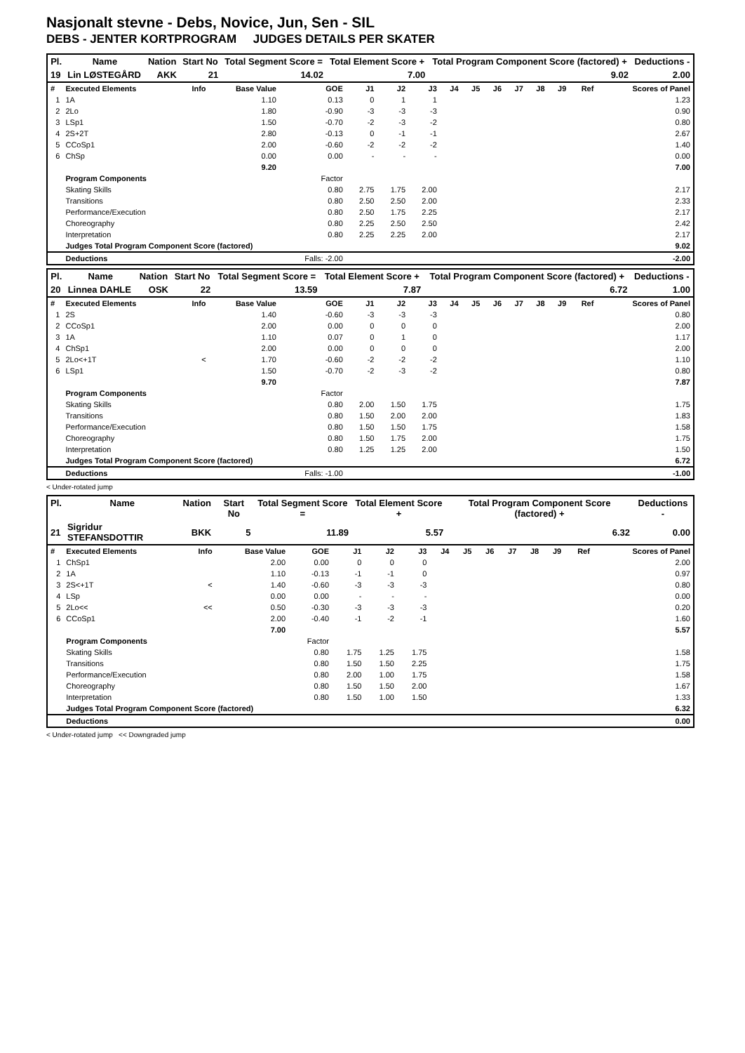Nasjonalt stevne - Debs, Novice, Jun, Sen - SIL
DEBS - JENTER KORTPROGRAM JUDGES DETAILS PER SKATER
| Pl. | Name | Nation | Start No | Total Segment Score = | Total Element Score + | Total Program Component Score (factored) + | Deductions - |
| --- | --- | --- | --- | --- | --- | --- | --- |
| 19 | Lin LØSTEGÅRD | AKK | 21 | 14.02 | 7.00 | 9.02 | 2.00 |
| # | Executed Elements | Info | Base Value | GOE | J1 | J2 | J3 | J4 | J5 | J6 | J7 | J8 | J9 | Ref | Scores of Panel |
| 1 | 1A | | 1.10 | 0.13 | 0 | 1 | 1 | | | | | | | | 1.23 |
| 2 | 2Lo | | 1.80 | -0.90 | -3 | -3 | -3 | | | | | | | | 0.90 |
| 3 | LSp1 | | 1.50 | -0.70 | -2 | -3 | -2 | | | | | | | | 0.80 |
| 4 | 2S+2T | | 2.80 | -0.13 | 0 | -1 | -1 | | | | | | | | 2.67 |
| 5 | CCoSp1 | | 2.00 | -0.60 | -2 | -2 | -2 | | | | | | | | 1.40 |
| 6 | ChSp | | 0.00 | 0.00 | - | - | - | | | | | | | | 0.00 |
| | | | 9.20 | | | | | | | | | | | | 7.00 |
| | Program Components | | | Factor | | | | | | | | | | | |
| | Skating Skills | | | 0.80 | 2.75 | 1.75 | 2.00 | | | | | | | | 2.17 |
| | Transitions | | | 0.80 | 2.50 | 2.50 | 2.00 | | | | | | | | 2.33 |
| | Performance/Execution | | | 0.80 | 2.50 | 1.75 | 2.25 | | | | | | | | 2.17 |
| | Choreography | | | 0.80 | 2.25 | 2.50 | 2.50 | | | | | | | | 2.42 |
| | Interpretation | | | 0.80 | 2.25 | 2.25 | 2.00 | | | | | | | | 2.17 |
| | Judges Total Program Component Score (factored) | | | | | | | | | | | | | | 9.02 |
| | Deductions | | | Falls: -2.00 | | | | | | | | | | | -2.00 |
| Pl. | Name | Nation | Start No | Total Segment Score = | Total Element Score + | Total Program Component Score (factored) + | Deductions - |
| --- | --- | --- | --- | --- | --- | --- | --- |
| 20 | Linnea DAHLE | OSK | 22 | 13.59 | 7.87 | 6.72 | 1.00 |
| # | Executed Elements | Info | Base Value | GOE | J1 | J2 | J3 | J4 | J5 | J6 | J7 | J8 | J9 | Ref | Scores of Panel |
| 1 | 2S | | 1.40 | -0.60 | -3 | -3 | -3 | | | | | | | | 0.80 |
| 2 | CCoSp1 | | 2.00 | 0.00 | 0 | 0 | 0 | | | | | | | | 2.00 |
| 3 | 1A | | 1.10 | 0.07 | 0 | 1 | 0 | | | | | | | | 1.17 |
| 4 | ChSp1 | | 2.00 | 0.00 | 0 | 0 | 0 | | | | | | | | 2.00 |
| 5 | 2Lo<+1T | < | 1.70 | -0.60 | -2 | -2 | -2 | | | | | | | | 1.10 |
| 6 | LSp1 | | 1.50 | -0.70 | -2 | -3 | -2 | | | | | | | | 0.80 |
| | | | 9.70 | | | | | | | | | | | | 7.87 |
| | Program Components | | | Factor | | | | | | | | | | | |
| | Skating Skills | | | 0.80 | 2.00 | 1.50 | 1.75 | | | | | | | | 1.75 |
| | Transitions | | | 0.80 | 1.50 | 2.00 | 2.00 | | | | | | | | 1.83 |
| | Performance/Execution | | | 0.80 | 1.50 | 1.50 | 1.75 | | | | | | | | 1.58 |
| | Choreography | | | 0.80 | 1.50 | 1.75 | 2.00 | | | | | | | | 1.75 |
| | Interpretation | | | 0.80 | 1.25 | 1.25 | 2.00 | | | | | | | | 1.50 |
| | Judges Total Program Component Score (factored) | | | | | | | | | | | | | | 6.72 |
| | Deductions | | | Falls: -1.00 | | | | | | | | | | | -1.00 |
< Under-rotated jump
| Pl. | Name | Nation | Start No | Total Segment Score = | Total Element Score + | Total Program Component Score (factored) + | Deductions - |
| --- | --- | --- | --- | --- | --- | --- | --- |
| 21 | Sigridur STEFANSDOTTIR | BKK | 5 | 11.89 | 5.57 | 6.32 | 0.00 |
| # | Executed Elements | Info | Base Value | GOE | J1 | J2 | J3 | J4 | J5 | J6 | J7 | J8 | J9 | Ref | Scores of Panel |
| 1 | ChSp1 | | 2.00 | 0.00 | 0 | 0 | 0 | | | | | | | | 2.00 |
| 2 | 1A | | 1.10 | -0.13 | -1 | -1 | 0 | | | | | | | | 0.97 |
| 3 | 2S<+1T | < | 1.40 | -0.60 | -3 | -3 | -3 | | | | | | | | 0.80 |
| 4 | LSp | | 0.00 | 0.00 | - | - | - | | | | | | | | 0.00 |
| 5 | 2Lo<< | << | 0.50 | -0.30 | -3 | -3 | -3 | | | | | | | | 0.20 |
| 6 | CCoSp1 | | 2.00 | -0.40 | -1 | -2 | -1 | | | | | | | | 1.60 |
| | | | 7.00 | | | | | | | | | | | | 5.57 |
| | Program Components | | | Factor | | | | | | | | | | | |
| | Skating Skills | | | 0.80 | 1.75 | 1.25 | 1.75 | | | | | | | | 1.58 |
| | Transitions | | | 0.80 | 1.50 | 1.50 | 2.25 | | | | | | | | 1.75 |
| | Performance/Execution | | | 0.80 | 2.00 | 1.00 | 1.75 | | | | | | | | 1.58 |
| | Choreography | | | 0.80 | 1.50 | 1.50 | 2.00 | | | | | | | | 1.67 |
| | Interpretation | | | 0.80 | 1.50 | 1.00 | 1.50 | | | | | | | | 1.33 |
| | Judges Total Program Component Score (factored) | | | | | | | | | | | | | | 6.32 |
| | Deductions | | | | | | | | | | | | | | 0.00 |
< Under-rotated jump << Downgraded jump